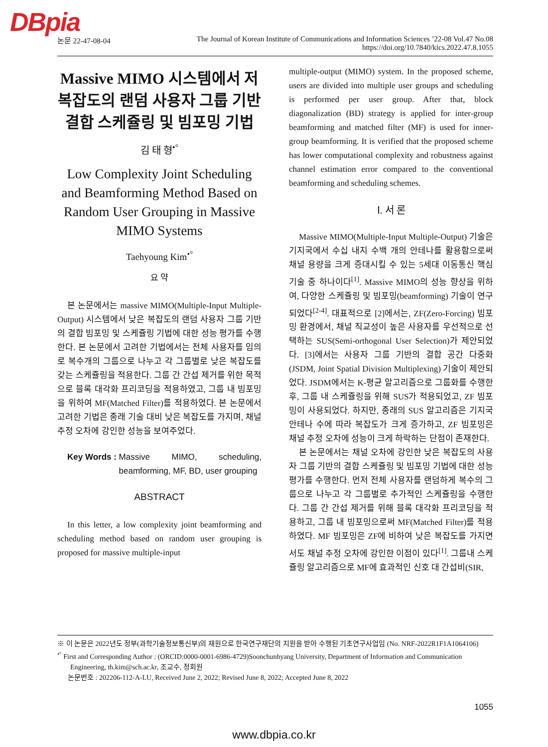DBpia
논문 22-47-08-04 The Journal of Korean Institute of Communications and Information Sciences ’22-08 Vol.47 No.08
https://doi.org/10.7840/kics.2022.47.8.1055
Massive MIMO 시스템에서 저복잡도의 랜덤 사용자 그룹 기반 결합 스케쥴링 및 빔포밍 기법
김 태 형<sup>•°</sup>
Low Complexity Joint Scheduling and Beamforming Method Based on Random User Grouping in Massive MIMO Systems
Taehyoung Kim<sup>•°</sup>
요 약
본 논문에서는 massive MIMO(Multiple-Input Multiple-Output) 시스템에서 낮은 복잡도의 랜덤 사용자 그룹 기반의 결합 빔포밍 및 스케쥴링 기법에 대한 성능 평가를 수행한다. 본 논문에서 고려한 기법에서는 전체 사용자를 임의로 복수개의 그룹으로 나누고 각 그룹별로 낮은 복잡도를 갖는 스케쥴링을 적용한다. 그룹 간 간섭 제거를 위한 목적으로 블록 대각화 프리코딩을 적용하였고, 그룹 내 빔포밍을 위하여 MF(Matched Filter)를 적용하였다. 본 논문에서 고려한 기법은 종래 기술 대비 낮은 복잡도를 가지며, 채널 추정 오차에 강인한 성능을 보여주었다.
Key Words : Massive MIMO, scheduling, beamforming, MF, BD, user grouping
ABSTRACT
In this letter, a low complexity joint beamforming and scheduling method based on random user grouping is proposed for massive multiple-input
multiple-output (MIMO) system. In the proposed scheme, users are divided into multiple user groups and scheduling is performed per user group. After that, block diagonalization (BD) strategy is applied for inter-group beamforming and matched filter (MF) is used for inner-group beamforming. It is verified that the proposed scheme has lower computational complexity and robustness against channel estimation error compared to the conventional beamforming and scheduling schemes.
Ⅰ. 서 론
Massive MIMO(Multiple-Input Multiple-Output) 기술은 기지국에서 수십 내지 수백 개의 안테나를 활용함으로써 채널 용량을 크게 증대시킬 수 있는 5세대 이동통신 핵심 기술 중 하나이다<sup>[1]</sup>. Massive MIMO의 성능 향상을 위하여, 다양한 스케쥴링 및 빔포밍(beamforming) 기술이 연구되었다<sup>[2-4]</sup>. 대표적으로 [2]에서는, ZF(Zero-Forcing) 빔포밍 환경에서, 채널 직교성이 높은 사용자를 우선적으로 선택하는 SUS(Semi-orthogonal User Selection)가 제안되었다. [3]에서는 사용자 그룹 기반의 결합 공간 다중화(JSDM, Joint Spatial Division Multiplexing) 기술이 제안되었다. JSDM에서는 K-평균 알고리즘으로 그룹화를 수행한 후, 그룹 내 스케쥴링을 위해 SUS가 적용되었고, ZF 빔포밍이 사용되었다. 하지만, 종래의 SUS 알고리즘은 기지국 안테나 수에 따라 복잡도가 크게 증가하고, ZF 빔포밍은 채널 추정 오차에 성능이 크게 하락하는 단점이 존재한다.
본 논문에서는 채널 오차에 강인한 낮은 복잡도의 사용자 그룹 기반의 결합 스케쥴링 및 빔포밍 기법에 대한 성능 평가를 수행한다. 먼저 전체 사용자를 랜덤하게 복수의 그룹으로 나누고 각 그룹별로 추가적인 스케쥴링을 수행한다. 그룹 간 간섭 제거를 위해 블록 대각화 프리코딩을 적용하고, 그룹 내 빔포밍으로써 MF(Matched Filter)를 적용하였다. MF 빔포밍은 ZF에 비하여 낮은 복잡도를 가지면서도 채널 추정 오차에 강인한 이점이 있다<sup>[1]</sup>. 그룹내 스케쥴링 알고리즘으로 MF에 효과적인 신호 대 간섭비(SIR,
※ 이 논문은 2022년도 정부(과학기술정보통신부)의 재원으로 한국연구재단의 지원을 받아 수행된 기초연구사업임 (No. NRF-2022R1F1A1064106)
<sup>•°</sup> First and Corresponding Author : (ORCID:0000-0001-6986-4729)Soonchunhyang University, Department of Information and Communication Engineering, th.kim@sch.ac.kr, 조교수, 정회원
논문번호 : 202206-112-A-LU, Received June 2, 2022; Revised June 8, 2022; Accepted June 8, 2022
1055
www.dbpia.co.kr